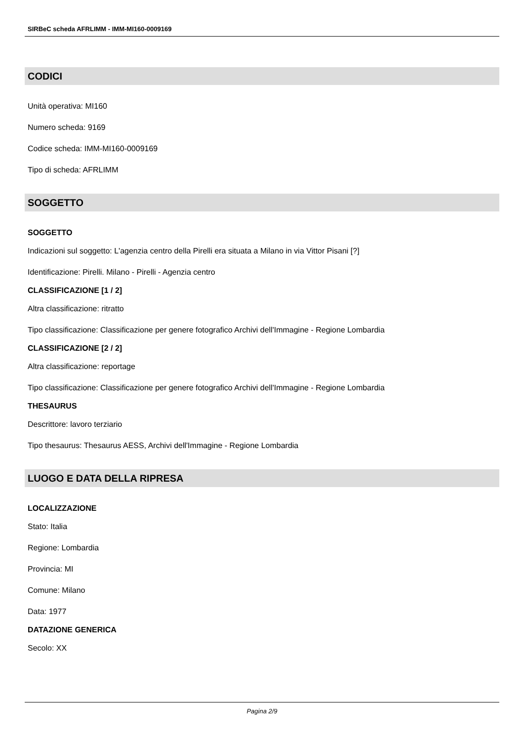SIRBeC scheda AFRLIMM - IMM-MI160-0009169
CODICI
Unità operativa: MI160
Numero scheda: 9169
Codice scheda: IMM-MI160-0009169
Tipo di scheda: AFRLIMM
SOGGETTO
SOGGETTO
Indicazioni sul soggetto: L'agenzia centro della Pirelli era situata a Milano in via Vittor Pisani [?]
Identificazione: Pirelli. Milano - Pirelli - Agenzia centro
CLASSIFICAZIONE [1 / 2]
Altra classificazione: ritratto
Tipo classificazione: Classificazione per genere fotografico Archivi dell'Immagine - Regione Lombardia
CLASSIFICAZIONE [2 / 2]
Altra classificazione: reportage
Tipo classificazione: Classificazione per genere fotografico Archivi dell'Immagine - Regione Lombardia
THESAURUS
Descrittore: lavoro terziario
Tipo thesaurus: Thesaurus AESS, Archivi dell'Immagine - Regione Lombardia
LUOGO E DATA DELLA RIPRESA
LOCALIZZAZIONE
Stato: Italia
Regione: Lombardia
Provincia: MI
Comune: Milano
Data: 1977
DATAZIONE GENERICA
Secolo: XX
Pagina 2/9